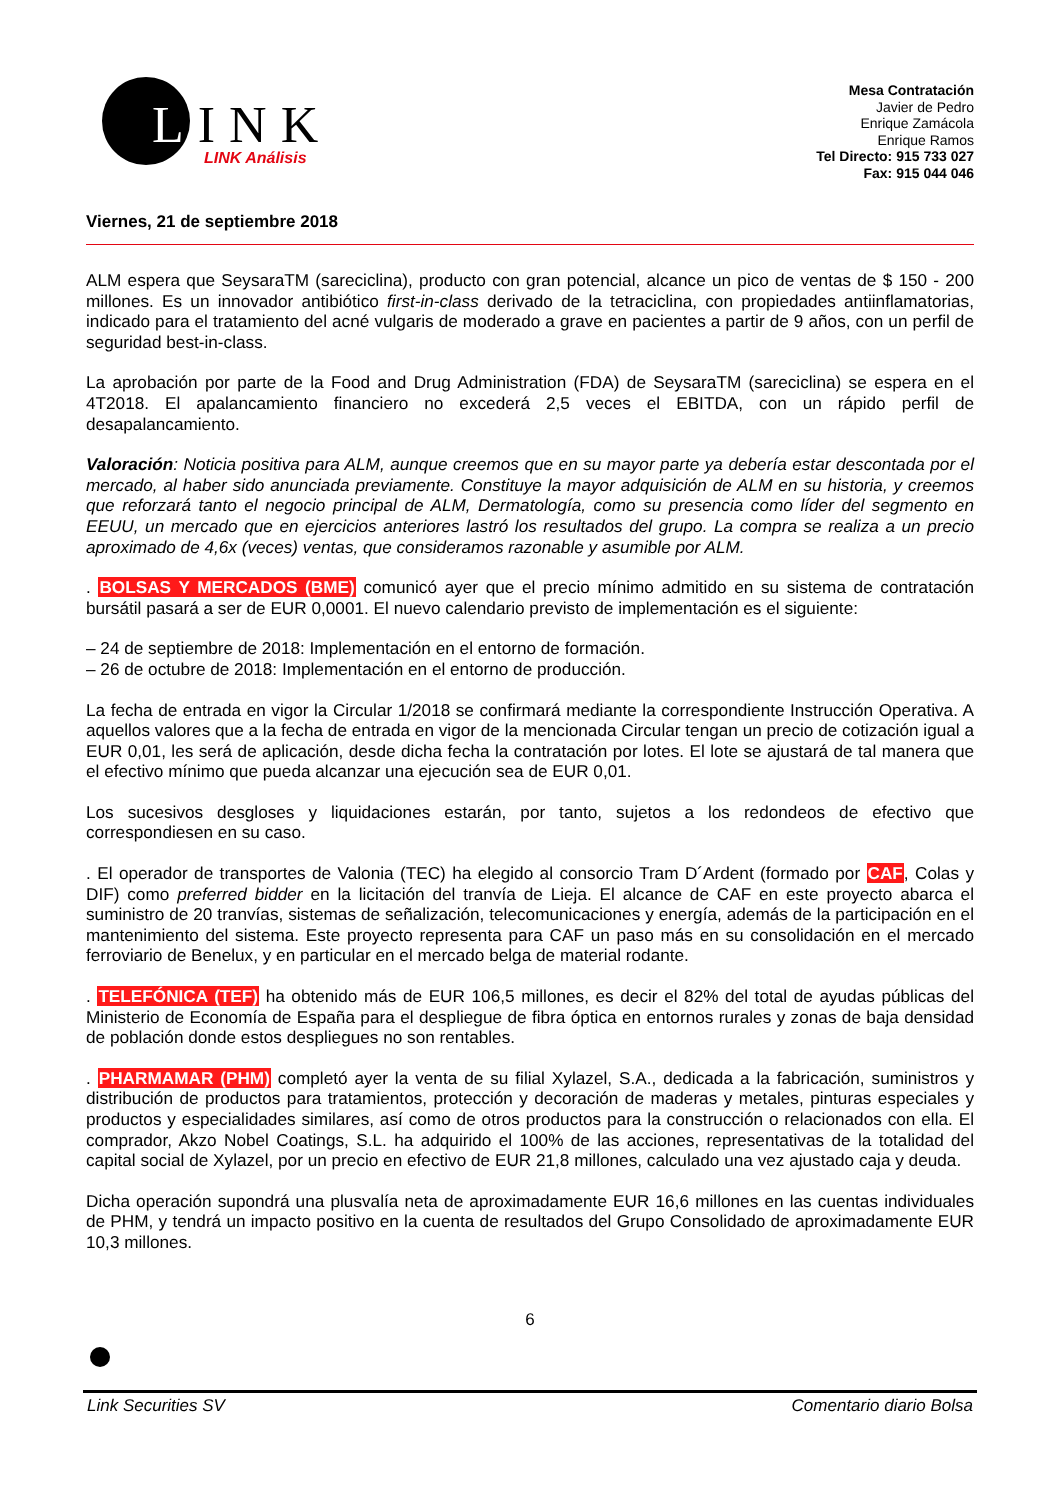LINK
LINK Análisis
Mesa Contratación
Javier de Pedro
Enrique Zamácola
Enrique Ramos
Tel Directo: 915 733 027
Fax: 915 044 046
Viernes, 21 de septiembre 2018
ALM espera que SeysaraTM (sareciclina), producto con gran potencial, alcance un pico de ventas de $ 150 - 200 millones. Es un innovador antibiótico first-in-class derivado de la tetraciclina, con propiedades antiinflamatorias, indicado para el tratamiento del acné vulgaris de moderado a grave en pacientes a partir de 9 años, con un perfil de seguridad best-in-class.
La aprobación por parte de la Food and Drug Administration (FDA) de SeysaraTM (sareciclina) se espera en el 4T2018. El apalancamiento financiero no excederá 2,5 veces el EBITDA, con un rápido perfil de desapalancamiento.
Valoración: Noticia positiva para ALM, aunque creemos que en su mayor parte ya debería estar descontada por el mercado, al haber sido anunciada previamente. Constituye la mayor adquisición de ALM en su historia, y creemos que reforzará tanto el negocio principal de ALM, Dermatología, como su presencia como líder del segmento en EEUU, un mercado que en ejercicios anteriores lastró los resultados del grupo. La compra se realiza a un precio aproximado de 4,6x (veces) ventas, que consideramos razonable y asumible por ALM.
. BOLSAS Y MERCADOS (BME) comunicó ayer que el precio mínimo admitido en su sistema de contratación bursátil pasará a ser de EUR 0,0001. El nuevo calendario previsto de implementación es el siguiente:
– 24 de septiembre de 2018: Implementación en el entorno de formación.
– 26 de octubre de 2018: Implementación en el entorno de producción.
La fecha de entrada en vigor la Circular 1/2018 se confirmará mediante la correspondiente Instrucción Operativa. A aquellos valores que a la fecha de entrada en vigor de la mencionada Circular tengan un precio de cotización igual a EUR 0,01, les será de aplicación, desde dicha fecha la contratación por lotes. El lote se ajustará de tal manera que el efectivo mínimo que pueda alcanzar una ejecución sea de EUR 0,01.
Los sucesivos desgloses y liquidaciones estarán, por tanto, sujetos a los redondeos de efectivo que correspondiesen en su caso.
. El operador de transportes de Valonia (TEC) ha elegido al consorcio Tram D´Ardent (formado por CAF, Colas y DIF) como preferred bidder en la licitación del tranvía de Lieja. El alcance de CAF en este proyecto abarca el suministro de 20 tranvías, sistemas de señalización, telecomunicaciones y energía, además de la participación en el mantenimiento del sistema. Este proyecto representa para CAF un paso más en su consolidación en el mercado ferroviario de Benelux, y en particular en el mercado belga de material rodante.
. TELEFÓNICA (TEF) ha obtenido más de EUR 106,5 millones, es decir el 82% del total de ayudas públicas del Ministerio de Economía de España para el despliegue de fibra óptica en entornos rurales y zonas de baja densidad de población donde estos despliegues no son rentables.
. PHARMAMAR (PHM) completó ayer la venta de su filial Xylazel, S.A., dedicada a la fabricación, suministros y distribución de productos para tratamientos, protección y decoración de maderas y metales, pinturas especiales y productos y especialidades similares, así como de otros productos para la construcción o relacionados con ella. El comprador, Akzo Nobel Coatings, S.L. ha adquirido el 100% de las acciones, representativas de la totalidad del capital social de Xylazel, por un precio en efectivo de EUR 21,8 millones, calculado una vez ajustado caja y deuda.
Dicha operación supondrá una plusvalía neta de aproximadamente EUR 16,6 millones en las cuentas individuales de PHM, y tendrá un impacto positivo en la cuenta de resultados del Grupo Consolidado de aproximadamente EUR 10,3 millones.
6
Link Securities SV Comentario diario Bolsa